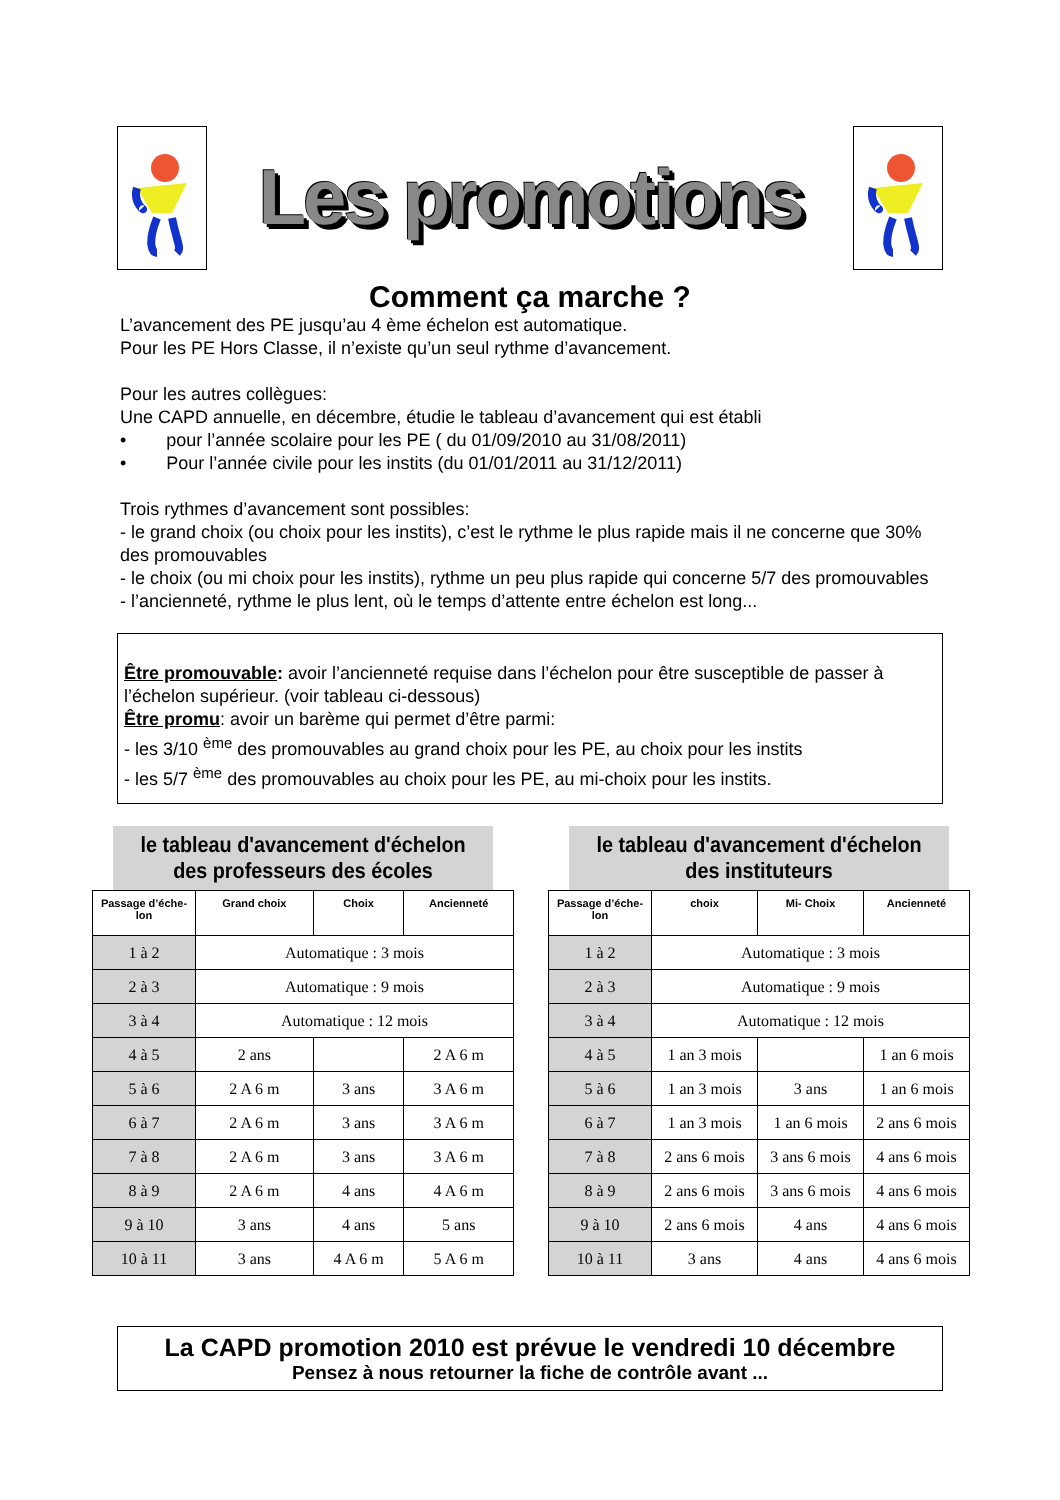Les promotions
Comment ça marche ?
L’avancement des PE jusqu’au 4 ème échelon est automatique.
Pour les PE Hors Classe, il n’existe qu’un seul rythme d’avancement.
Pour les autres collègues:
Une CAPD annuelle, en décembre, étudie le tableau d’avancement qui est établi
• pour l’année scolaire pour les PE ( du 01/09/2010 au 31/08/2011)
• Pour l’année civile pour les instits (du 01/01/2011 au 31/12/2011)
Trois rythmes d’avancement sont possibles:
- le grand choix (ou choix pour les instits), c’est le rythme le plus rapide mais il ne concerne que 30% des promouvables
- le choix (ou mi choix pour les instits), rythme un peu plus rapide qui concerne 5/7 des promouvables
- l’ancienneté, rythme le plus lent, où le temps d’attente entre échelon est long...
Être promouvable: avoir l’ancienneté requise dans l’échelon pour être susceptible de passer à l’échelon supérieur. (voir tableau ci-dessous)
Être promu: avoir un barème qui permet d’être parmi:
- les 3/10 <sup>ème</sup> des promouvables au grand choix pour les PE, au choix pour les instits
- les 5/7 <sup>ème</sup> des promouvables au choix pour les PE, au mi-choix pour les instits.
le tableau d'avancement d'échelon
des professeurs des écoles
| Passage d’éche-lon | Grand choix | Choix | Ancienneté |
| --- | --- | --- | --- |
| 1 à 2 | Automatique : 3 mois | | |
| 2 à 3 | Automatique : 9 mois | | |
| 3 à 4 | Automatique : 12 mois | | |
| 4 à 5 | 2 ans | | 2 A 6 m |
| 5 à 6 | 2 A 6 m | 3 ans | 3 A 6 m |
| 6 à 7 | 2 A 6 m | 3 ans | 3 A 6 m |
| 7 à 8 | 2 A 6 m | 3 ans | 3 A 6 m |
| 8 à 9 | 2 A 6 m | 4 ans | 4 A 6 m |
| 9 à 10 | 3 ans | 4 ans | 5 ans |
| 10 à 11 | 3 ans | 4 A 6 m | 5 A 6 m |
le tableau d'avancement d'échelon
des instituteurs
| Passage d’éche-lon | choix | Mi- Choix | Ancienneté |
| --- | --- | --- | --- |
| 1 à 2 | Automatique : 3 mois | | |
| 2 à 3 | Automatique : 9 mois | | |
| 3 à 4 | Automatique : 12 mois | | |
| 4 à 5 | 1 an 3 mois | | 1 an 6 mois |
| 5 à 6 | 1 an 3 mois | 3 ans | 1 an 6 mois |
| 6 à 7 | 1 an 3 mois | 1 an 6 mois | 2 ans 6 mois |
| 7 à 8 | 2 ans 6 mois | 3 ans 6 mois | 4 ans 6 mois |
| 8 à 9 | 2 ans 6 mois | 3 ans 6 mois | 4 ans 6 mois |
| 9 à 10 | 2 ans 6 mois | 4 ans | 4 ans 6 mois |
| 10 à 11 | 3 ans | 4 ans | 4 ans 6 mois |
La CAPD promotion 2010 est prévue le vendredi 10 décembre
Pensez à nous retourner la fiche de contrôle avant ...